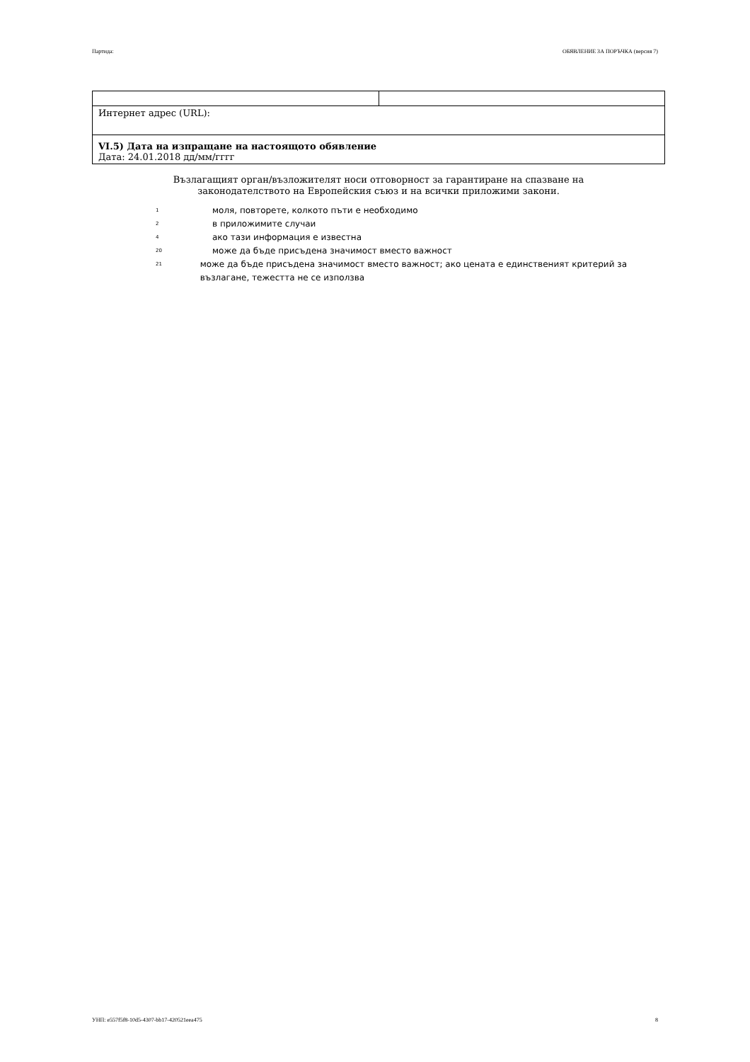Партида: ОБЯВЛЕНИЕ ЗА ПОРЪЧКА (версия 7)
| Интернет адрес (URL): | |
| VI.5) Дата на изпращане на настоящото обявление Дата: 24.01.2018 дд/мм/гггг | |
Възлагащият орган/възложителят носи отговорност за гарантиране на спазване на
законодателството на Европейския съюз и на всички приложими закони.
<sup>1</sup> моля, повторете, колкото пъти е необходимо
<sup>2</sup> в приложимите случаи
<sup>4</sup> ако тази информация е известна
<sup>20</sup> може да бъде присъдена значимост вместо важност
<sup>21</sup> може да бъде присъдена значимост вместо важност; ако цената е единственият критерий за възлагане, тежестта не се използва
УНП: e557f5f8-10d5-4307-bb17-420521eea475 8